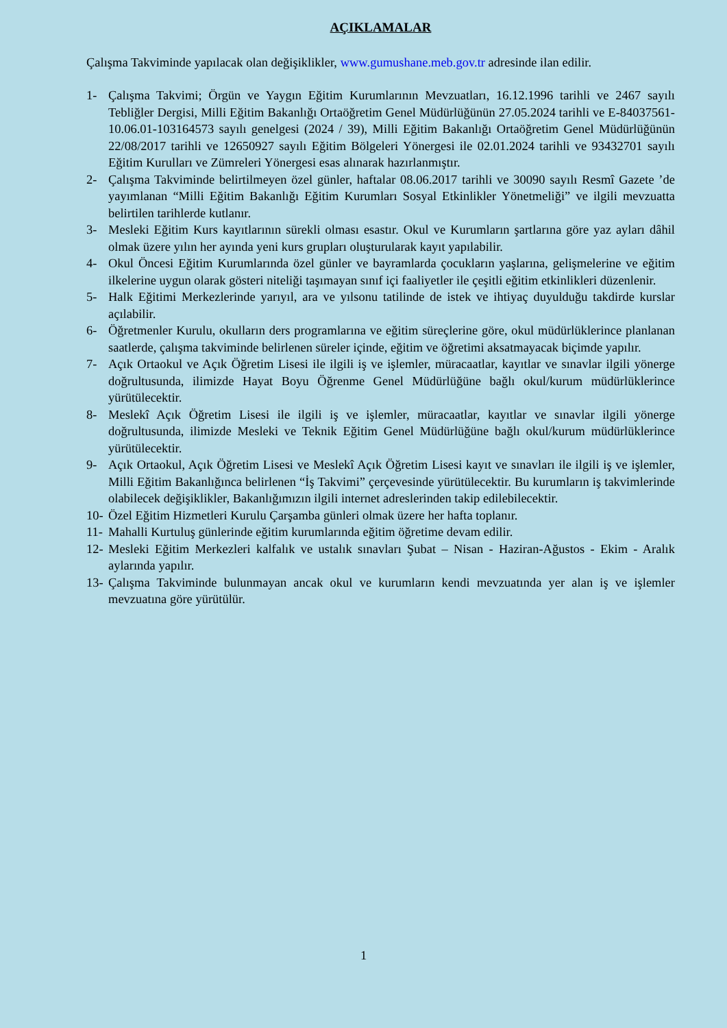AÇIKLAMALAR
Çalışma Takviminde yapılacak olan değişiklikler, www.gumushane.meb.gov.tr adresinde ilan edilir.
1- Çalışma Takvimi; Örgün ve Yaygın Eğitim Kurumlarının Mevzuatları, 16.12.1996 tarihli ve 2467 sayılı Tebliğler Dergisi, Milli Eğitim Bakanlığı Ortaöğretim Genel Müdürlüğünün 27.05.2024 tarihli ve E-84037561-10.06.01-103164573 sayılı genelgesi (2024 / 39), Milli Eğitim Bakanlığı Ortaöğretim Genel Müdürlüğünün 22/08/2017 tarihli ve 12650927 sayılı Eğitim Bölgeleri Yönergesi ile 02.01.2024 tarihli ve 93432701 sayılı Eğitim Kurulları ve Zümreleri Yönergesi esas alınarak hazırlanmıştır.
2- Çalışma Takviminde belirtilmeyen özel günler, haftalar 08.06.2017 tarihli ve 30090 sayılı Resmî Gazete ’de yayımlanan “Milli Eğitim Bakanlığı Eğitim Kurumları Sosyal Etkinlikler Yönetmeliği” ve ilgili mevzuatta belirtilen tarihlerde kutlanır.
3- Mesleki Eğitim Kurs kayıtlarının sürekli olması esastır. Okul ve Kurumların şartlarına göre yaz ayları dâhil olmak üzere yılın her ayında yeni kurs grupları oluşturularak kayıt yapılabilir.
4- Okul Öncesi Eğitim Kurumlarında özel günler ve bayramlarda çocukların yaşlarına, gelişmelerine ve eğitim ilkelerine uygun olarak gösteri niteliği taşımayan sınıf içi faaliyetler ile çeşitli eğitim etkinlikleri düzenlenir.
5- Halk Eğitimi Merkezlerinde yarıyıl, ara ve yılsonu tatilinde de istek ve ihtiyaç duyulduğu takdirde kurslar açılabilir.
6- Öğretmenler Kurulu, okulların ders programlarına ve eğitim süreçlerine göre, okul müdürlüklerince planlanan saatlerde, çalışma takviminde belirlenen süreler içinde, eğitim ve öğretimi aksatmayacak biçimde yapılır.
7- Açık Ortaokul ve Açık Öğretim Lisesi ile ilgili iş ve işlemler, müracaatlar, kayıtlar ve sınavlar ilgili yönerge doğrultusunda, ilimizde Hayat Boyu Öğrenme Genel Müdürlüğüne bağlı okul/kurum müdürlüklerince yürütülecektir.
8- Meslekî Açık Öğretim Lisesi ile ilgili iş ve işlemler, müracaatlar, kayıtlar ve sınavlar ilgili yönerge doğrultusunda, ilimizde Mesleki ve Teknik Eğitim Genel Müdürlüğüne bağlı okul/kurum müdürlüklerince yürütülecektir.
9- Açık Ortaokul, Açık Öğretim Lisesi ve Meslekî Açık Öğretim Lisesi kayıt ve sınavları ile ilgili iş ve işlemler, Milli Eğitim Bakanlığınca belirlenen “İş Takvimi” çerçevesinde yürütülecektir. Bu kurumların iş takvimlerinde olabilecek değişiklikler, Bakanlığımızın ilgili internet adreslerinden takip edilebilecektir.
10- Özel Eğitim Hizmetleri Kurulu Çarşamba günleri olmak üzere her hafta toplanır.
11- Mahalli Kurtuluş günlerinde eğitim kurumlarında eğitim öğretime devam edilir.
12- Mesleki Eğitim Merkezleri kalfalık ve ustalık sınavları Şubat – Nisan - Haziran-Ağustos - Ekim - Aralık aylarında yapılır.
13- Çalışma Takviminde bulunmayan ancak okul ve kurumların kendi mevzuatında yer alan iş ve işlemler mevzuatına göre yürütülür.
1